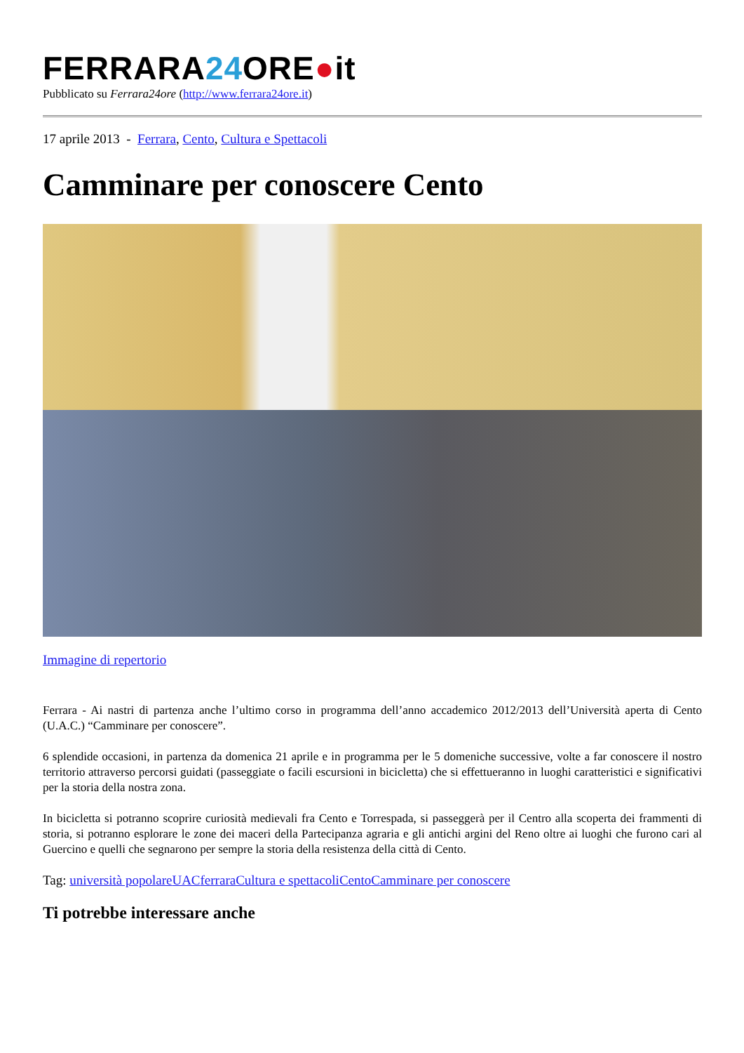FERRARA24 ORE●it
Pubblicato su Ferrara24ore (http://www.ferrara24ore.it)
17 aprile 2013 - Ferrara, Cento, Cultura e Spettacoli
Camminare per conoscere Cento
Immagine di repertorio
Ferrara - Ai nastri di partenza anche l’ultimo corso in programma dell’anno accademico 2012/2013 dell’Università aperta di Cento (U.A.C.) “Camminare per conoscere”.
6 splendide occasioni, in partenza da domenica 21 aprile e in programma per le 5 domeniche successive, volte a far conoscere il nostro territorio attraverso percorsi guidati (passeggiate o facili escursioni in bicicletta) che si effettueranno in luoghi caratteristici e significativi per la storia della nostra zona.
In bicicletta si potranno scoprire curiosità medievali fra Cento e Torrespada, si passeggerà per il Centro alla scoperta dei frammenti di storia, si potranno esplorare le zone dei maceri della Partecipanza agraria e gli antichi argini del Reno oltre ai luoghi che furono cari al Guercino e quelli che segnarono per sempre la storia della resistenza della città di Cento.
Tag: università popolare UAC ferrara Cultura e spettacoli Cento Camminare per conoscere
Ti potrebbe interessare anche